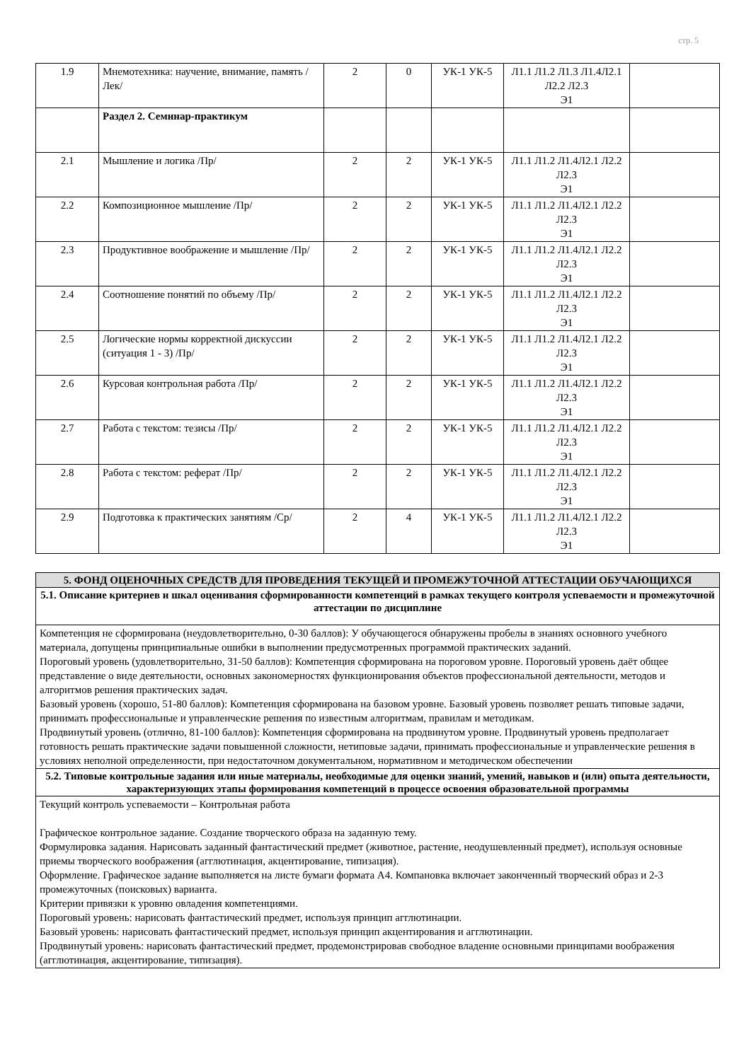стр. 5
| 1.9 | Мнемотехника: научение, внимание, память /Лек/ | 2 | 0 | УК-1 УК-5 | Л1.1 Л1.2 Л1.3 Л1.4Л2.1 Л2.2 Л2.3 Э1 | |
| | Раздел 2. Семинар-практикум | | | | | |
| 2.1 | Мышление и логика /Пр/ | 2 | 2 | УК-1 УК-5 | Л1.1 Л1.2 Л1.4Л2.1 Л2.2 Л2.3 Э1 | |
| 2.2 | Композиционное мышление /Пр/ | 2 | 2 | УК-1 УК-5 | Л1.1 Л1.2 Л1.4Л2.1 Л2.2 Л2.3 Э1 | |
| 2.3 | Продуктивное воображение и мышление /Пр/ | 2 | 2 | УК-1 УК-5 | Л1.1 Л1.2 Л1.4Л2.1 Л2.2 Л2.3 Э1 | |
| 2.4 | Соотношение понятий по объему /Пр/ | 2 | 2 | УК-1 УК-5 | Л1.1 Л1.2 Л1.4Л2.1 Л2.2 Л2.3 Э1 | |
| 2.5 | Логические нормы корректной дискуссии (ситуация 1 - 3) /Пр/ | 2 | 2 | УК-1 УК-5 | Л1.1 Л1.2 Л1.4Л2.1 Л2.2 Л2.3 Э1 | |
| 2.6 | Курсовая контрольная работа /Пр/ | 2 | 2 | УК-1 УК-5 | Л1.1 Л1.2 Л1.4Л2.1 Л2.2 Л2.3 Э1 | |
| 2.7 | Работа с текстом: тезисы /Пр/ | 2 | 2 | УК-1 УК-5 | Л1.1 Л1.2 Л1.4Л2.1 Л2.2 Л2.3 Э1 | |
| 2.8 | Работа с текстом: реферат /Пр/ | 2 | 2 | УК-1 УК-5 | Л1.1 Л1.2 Л1.4Л2.1 Л2.2 Л2.3 Э1 | |
| 2.9 | Подготовка к практических занятиям /Ср/ | 2 | 4 | УК-1 УК-5 | Л1.1 Л1.2 Л1.4Л2.1 Л2.2 Л2.3 Э1 | |
| 5. ФОНД ОЦЕНОЧНЫХ СРЕДСТВ ДЛЯ ПРОВЕДЕНИЯ ТЕКУЩЕЙ И ПРОМЕЖУТОЧНОЙ АТТЕСТАЦИИ ОБУЧАЮЩИХСЯ |
| 5.1. Описание критериев и шкал оценивания сформированности компетенций в рамках текущего контроля успеваемости и промежуточной аттестации по дисциплине |
| Компетенция не сформирована (неудовлетворительно, 0-30 баллов): У обучающегося обнаружены пробелы в знаниях основного учебного материала, допущены принципиальные ошибки в выполнении предусмотренных программой практических заданий. Пороговый уровень (удовлетворительно, 31-50 баллов): Компетенция сформирована на пороговом уровне. Пороговый уровень даёт общее представление о виде деятельности, основных закономерностях функционирования объектов профессиональной деятельности, методов и алгоритмов решения практических задач. Базовый уровень (хорошо, 51-80 баллов): Компетенция сформирована на базовом уровне. Базовый уровень позволяет решать типовые задачи, принимать профессиональные и управленческие решения по известным алгоритмам, правилам и методикам. Продвинутый уровень (отлично, 81-100 баллов): Компетенция сформирована на продвинутом уровне. Продвинутый уровень предполагает готовность решать практические задачи повышенной сложности, нетиповые задачи, принимать профессиональные и управленческие решения в условиях неполной определенности, при недостаточном документальном, нормативном и методическом обеспечении |
| 5.2. Типовые контрольные задания или иные материалы, необходимые для оценки знаний, умений, навыков и (или) опыта деятельности, характеризующих этапы формирования компетенций в процессе освоения образовательной программы |
| Текущий контроль успеваемости – Контрольная работа Графическое контрольное задание. Создание творческого образа на заданную тему. Формулировка задания. Нарисовать заданный фантастический предмет (животное, растение, неодушевленный предмет), используя основные приемы творческого воображения (агглютинация, акцентирование, типизация). Оформление. Графическое задание выполняется на листе бумаги формата А4. Компановка включает законченный творческий образ и 2-3 промежуточных (поисковых) варианта. Критерии привязки к уровню овладения компетенциями. Пороговый уровень: нарисовать фантастический предмет, используя принцип агглютинации. Базовый уровень: нарисовать фантастический предмет, используя принцип акцентирования и агглютинации. Продвинутый уровень: нарисовать фантастический предмет, продемонстрировав свободное владение основными принципами воображения (агглютинация, акцентирование, типизация). |